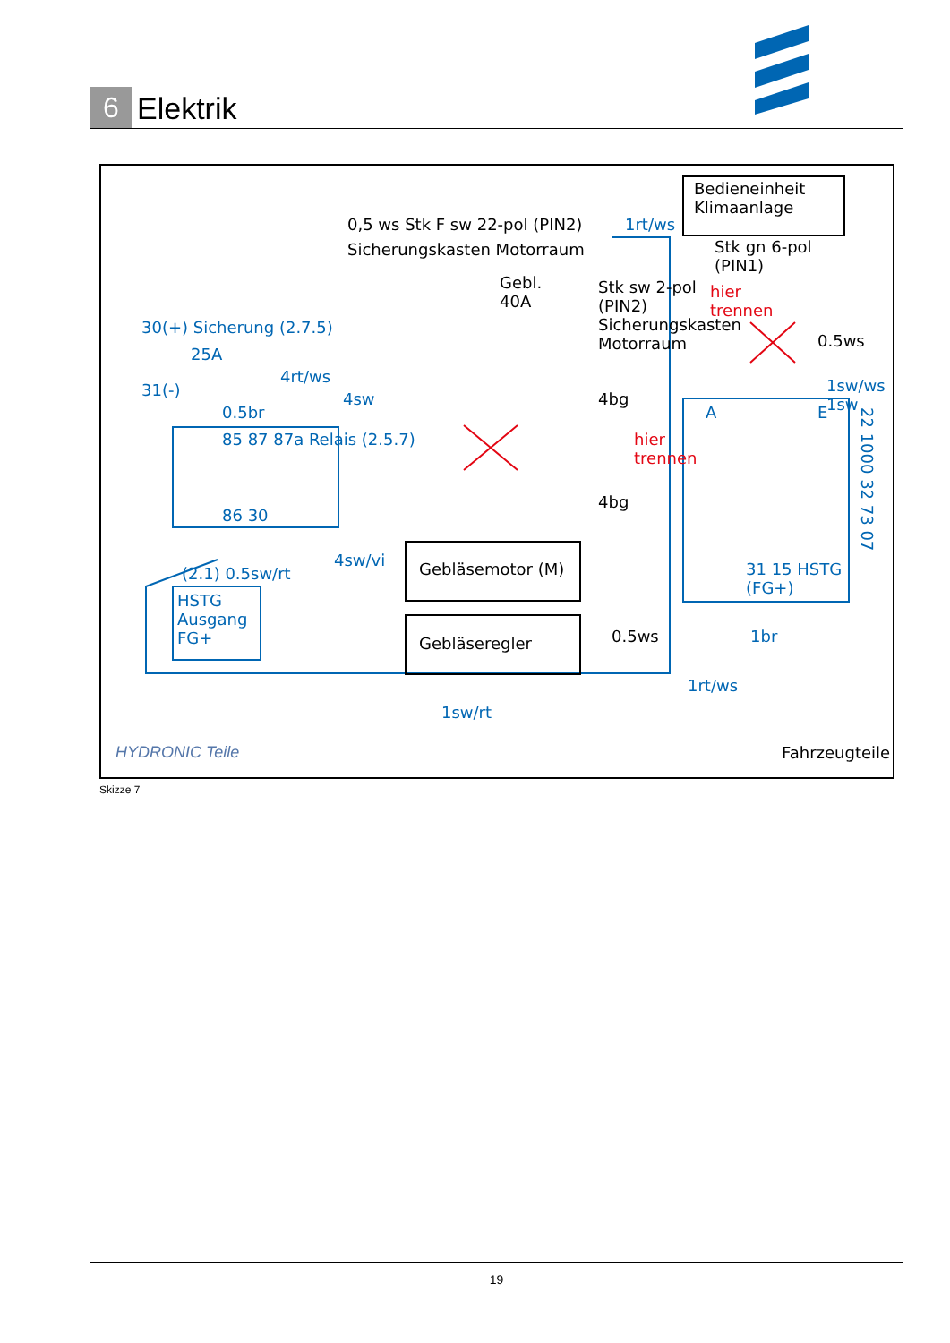6
Elektrik
0,5 ws Stk F sw 22-pol (PIN2)
Sicherungskasten Motorraum
1rt/ws
Bedieneinheit
Klimaanlage
Stk gn 6-pol
(PIN1)
hier
trennen
0.5ws
Gebl.
40A
Stk sw 2-pol
(PIN2)
Sicherungskasten
Motorraum
30(+) Sicherung (2.7.5)
25A
4rt/ws
31(-) 4sw 4bg
0.5br
1sw/ws 1sw
A E
85 87 87a Relais (2.5.7)
hier
trennen
86 30
4bg
4sw/vi Gebläsemotor (M)
(2.1) 0.5sw/rt
HSTG
Ausgang
FG+
31 15 HSTG (FG+)
22 1000 32 73 07
Gebläseregler 0.5ws 1br
1rt/ws
1sw/rt
HYDRONIC Teile Fahrzeugteile
Skizze 7
19